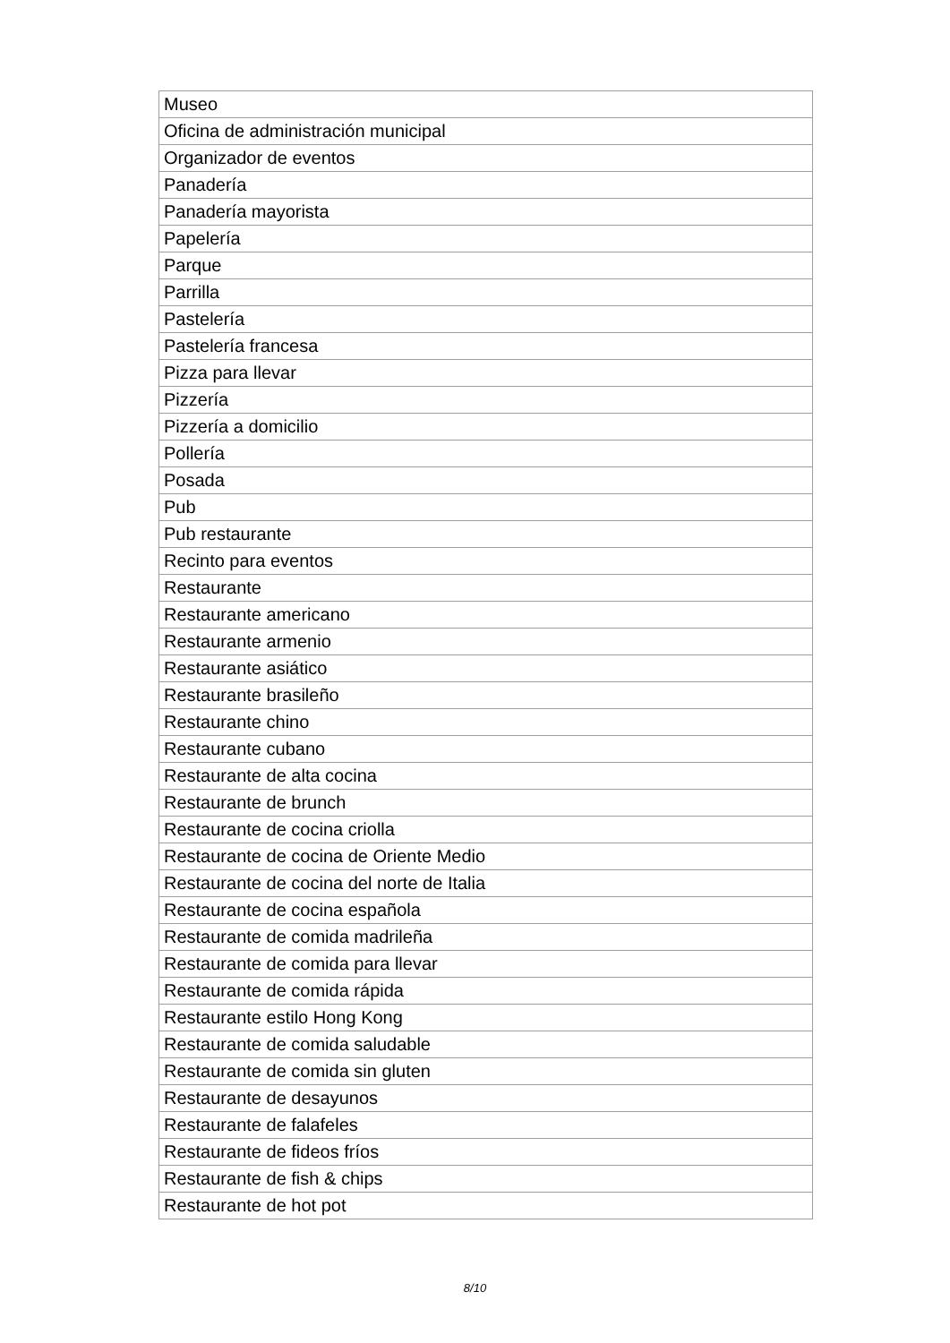| Museo |
| Oficina de administración municipal |
| Organizador de eventos |
| Panadería |
| Panadería mayorista |
| Papelería |
| Parque |
| Parrilla |
| Pastelería |
| Pastelería francesa |
| Pizza para llevar |
| Pizzería |
| Pizzería a domicilio |
| Pollería |
| Posada |
| Pub |
| Pub restaurante |
| Recinto para eventos |
| Restaurante |
| Restaurante americano |
| Restaurante armenio |
| Restaurante asiático |
| Restaurante brasileño |
| Restaurante chino |
| Restaurante cubano |
| Restaurante de alta cocina |
| Restaurante de brunch |
| Restaurante de cocina criolla |
| Restaurante de cocina de Oriente Medio |
| Restaurante de cocina del norte de Italia |
| Restaurante de cocina española |
| Restaurante de comida madrileña |
| Restaurante de comida para llevar |
| Restaurante de comida rápida |
| Restaurante estilo Hong Kong |
| Restaurante de comida saludable |
| Restaurante de comida sin gluten |
| Restaurante de desayunos |
| Restaurante de falafeles |
| Restaurante de fideos fríos |
| Restaurante de fish & chips |
| Restaurante de hot pot |
8/10